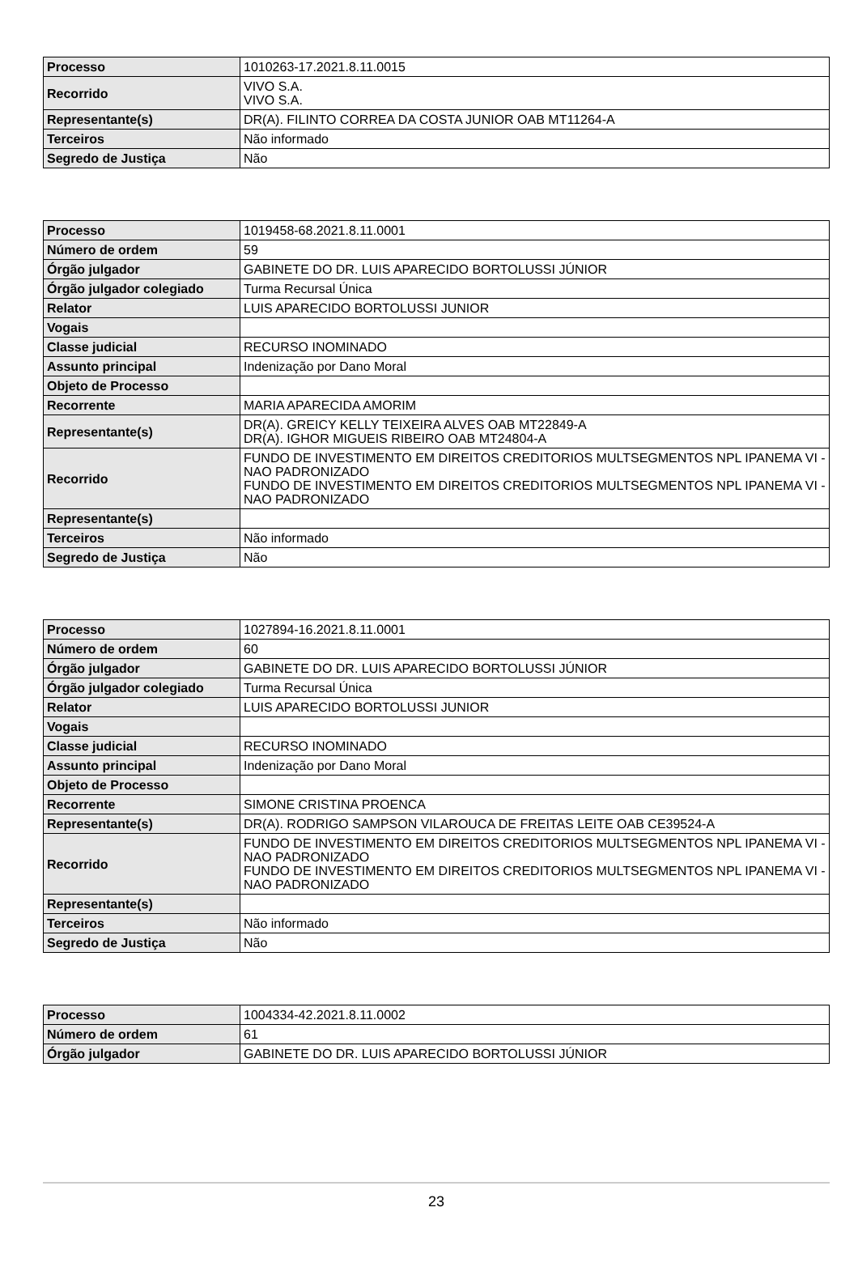| Processo | 1010263-17.2021.8.11.0015 |
| Recorrido | VIVO S.A. VIVO S.A. |
| Representante(s) | DR(A). FILINTO CORREA DA COSTA JUNIOR OAB MT11264-A |
| Terceiros | Não informado |
| Segredo de Justiça | Não |
| Processo | 1019458-68.2021.8.11.0001 |
| Número de ordem | 59 |
| Órgão julgador | GABINETE DO DR. LUIS APARECIDO BORTOLUSSI JÚNIOR |
| Órgão julgador colegiado | Turma Recursal Única |
| Relator | LUIS APARECIDO BORTOLUSSI JUNIOR |
| Vogais | |
| Classe judicial | RECURSO INOMINADO |
| Assunto principal | Indenização por Dano Moral |
| Objeto de Processo | |
| Recorrente | MARIA APARECIDA AMORIM |
| Representante(s) | DR(A). GREICY KELLY TEIXEIRA ALVES OAB MT22849-A DR(A). IGHOR MIGUEIS RIBEIRO OAB MT24804-A |
| Recorrido | FUNDO DE INVESTIMENTO EM DIREITOS CREDITORIOS MULTSEGMENTOS NPL IPANEMA VI - NAO PADRONIZADO FUNDO DE INVESTIMENTO EM DIREITOS CREDITORIOS MULTSEGMENTOS NPL IPANEMA VI - NAO PADRONIZADO |
| Representante(s) | |
| Terceiros | Não informado |
| Segredo de Justiça | Não |
| Processo | 1027894-16.2021.8.11.0001 |
| Número de ordem | 60 |
| Órgão julgador | GABINETE DO DR. LUIS APARECIDO BORTOLUSSI JÚNIOR |
| Órgão julgador colegiado | Turma Recursal Única |
| Relator | LUIS APARECIDO BORTOLUSSI JUNIOR |
| Vogais | |
| Classe judicial | RECURSO INOMINADO |
| Assunto principal | Indenização por Dano Moral |
| Objeto de Processo | |
| Recorrente | SIMONE CRISTINA PROENCA |
| Representante(s) | DR(A). RODRIGO SAMPSON VILAROUCA DE FREITAS LEITE OAB CE39524-A |
| Recorrido | FUNDO DE INVESTIMENTO EM DIREITOS CREDITORIOS MULTSEGMENTOS NPL IPANEMA VI - NAO PADRONIZADO FUNDO DE INVESTIMENTO EM DIREITOS CREDITORIOS MULTSEGMENTOS NPL IPANEMA VI - NAO PADRONIZADO |
| Representante(s) | |
| Terceiros | Não informado |
| Segredo de Justiça | Não |
| Processo | 1004334-42.2021.8.11.0002 |
| Número de ordem | 61 |
| Órgão julgador | GABINETE DO DR. LUIS APARECIDO BORTOLUSSI JÚNIOR |
23